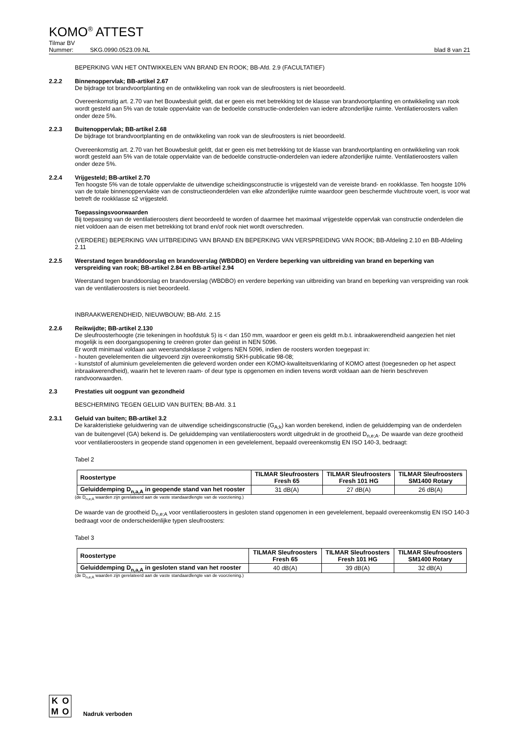KOMO<sup>®</sup> ATTEST
Tilmar BV
Nummer: SKG.0990.0523.09.NL blad 8 van 21
BEPERKING VAN HET ONTWIKKELEN VAN BRAND EN ROOK; BB-Afd. 2.9 (FACULTATIEF)
2.2.2 Binnenoppervlak; BB-artikel 2.67
De bijdrage tot brandvoortplanting en de ontwikkeling van rook van de sleufroosters is niet beoordeeld.
Overeenkomstig art. 2.70 van het Bouwbesluit geldt, dat er geen eis met betrekking tot de klasse van brandvoortplanting en ontwikkeling van rook wordt gesteld aan 5% van de totale oppervlakte van de bedoelde constructie-onderdelen van iedere afzonderlijke ruimte. Ventilatieroosters vallen onder deze 5%.
2.2.3 Buitenoppervlak; BB-artikel 2.68
De bijdrage tot brandvoortplanting en de ontwikkeling van rook van de sleufroosters is niet beoordeeld.
Overeenkomstig art. 2.70 van het Bouwbesluit geldt, dat er geen eis met betrekking tot de klasse van brandvoortplanting en ontwikkeling van rook wordt gesteld aan 5% van de totale oppervlakte van de bedoelde constructie-onderdelen van iedere afzonderlijke ruimte. Ventilatieroosters vallen onder deze 5%.
2.2.4 Vrijgesteld; BB-artikel 2.70
Ten hoogste 5% van de totale oppervlakte de uitwendige scheidingsconstructie is vrijgesteld van de vereiste brand- en rookklasse. Ten hoogste 10% van de totale binnenoppervlakte van de constructieonderdelen van elke afzonderlijke ruimte waardoor geen beschermde vluchtroute voert, is voor wat betreft de rookklasse s2 vrijgesteld.
Toepassingsvoorwaarden
Bij toepassing van de ventilatieroosters dient beoordeeld te worden of daarmee het maximaal vrijgestelde oppervlak van constructie onderdelen die niet voldoen aan de eisen met betrekking tot brand en/of rook niet wordt overschreden.
(VERDERE) BEPERKING VAN UITBREIDING VAN BRAND EN BEPERKING VAN VERSPREIDING VAN ROOK; BB-Afdeling 2.10 en BB-Afdeling 2.11
2.2.5 Weerstand tegen branddoorslag en brandoverslag (WBDBO) en Verdere beperking van uitbreiding van brand en beperking van verspreiding van rook; BB-artikel 2.84 en BB-artikel 2.94
Weerstand tegen branddoorslag en brandoverslag (WBDBO) en verdere beperking van uitbreiding van brand en beperking van verspreiding van rook van de ventilatieroosters is niet beoordeeld.
INBRAAKWERENDHEID, NIEUWBOUW; BB-Afd. 2.15
2.2.6 Reikwijdte; BB-artikel 2.130
De sleufroosterhoogte (zie tekeningen in hoofdstuk 5) is < dan 150 mm, waardoor er geen eis geldt m.b.t. inbraakwerendheid aangezien het niet mogelijk is een doorgangsopening te creëren groter dan geëist in NEN 5096.
Er wordt minimaal voldaan aan weerstandsklasse 2 volgens NEN 5096, indien de roosters worden toegepast in:
- houten gevelelementen die uitgevoerd zijn overeenkomstig SKH-publicatie 98-08;
- kunststof of aluminium gevelelementen die geleverd worden onder een KOMO-kwaliteitsverklaring of KOMO attest (toegesneden op het aspect inbraakwerendheid), waarin het te leveren raam- of deur type is opgenomen en indien tevens wordt voldaan aan de hierin beschreven randvoorwaarden.
2.3 Prestaties uit oogpunt van gezondheid
BESCHERMING TEGEN GELUID VAN BUITEN; BB-Afd. 3.1
2.3.1 Geluid van buiten; BB-artikel 3.2
De karakteristieke geluidwering van de uitwendige scheidingsconstructie (G<sub>A;k</sub>) kan worden berekend, indien de geluiddemping van de onderdelen van de buitengevel (GA) bekend is. De geluiddemping van ventilatieroosters wordt uitgedrukt in de grootheid D<sub>n,e;A</sub>. De waarde van deze grootheid voor ventilatieroosters in geopende stand opgenomen in een gevelelement, bepaald overeenkomstig EN ISO 140-3, bedraagt:
Tabel 2
| Roostertype | TILMAR Sleufroosters Fresh 65 | TILMAR Sleufroosters Fresh 101 HG | TILMAR Sleufroosters SM1400 Rotary |
| --- | --- | --- | --- |
| Geluiddemping D<sub>n,a,A</sub> in geopende stand van het rooster | 31 dB(A) | 27 dB(A) | 26 dB(A) |
(de D<sub>n,e;A</sub> waarden zijn gerelateerd aan de vaste standaardlengte van de voorziening.)
De waarde van de grootheid D<sub>n,e;A</sub> voor ventilatieroosters in gesloten stand opgenomen in een gevelelement, bepaald overeenkomstig EN ISO 140-3 bedraagt voor de onderscheidenlijke typen sleufroosters:
Tabel 3
| Roostertype | TILMAR Sleufroosters Fresh 65 | TILMAR Sleufroosters Fresh 101 HG | TILMAR Sleufroosters SM1400 Rotary |
| --- | --- | --- | --- |
| Geluiddemping D<sub>n,a,A</sub> in gesloten stand van het rooster | 40 dB(A) | 39 dB(A) | 32 dB(A) |
(de D<sub>n,e;A</sub> waarden zijn gerelateerd aan de vaste standaardlengte van de voorziening.)
KOMO
Nadruk verboden